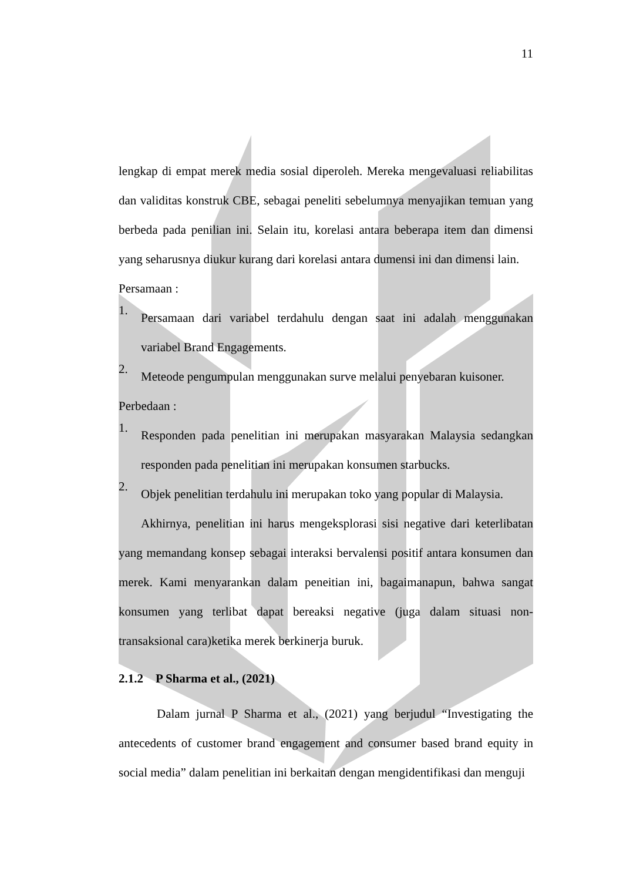11
lengkap di empat merek media sosial diperoleh. Mereka mengevaluasi reliabilitas dan validitas konstruk CBE, sebagai peneliti sebelumnya menyajikan temuan yang berbeda pada penilian ini. Selain itu, korelasi antara beberapa item dan dimensi yang seharusnya diukur kurang dari korelasi antara dumensi ini dan dimensi lain.
Persamaan :
1.
Persamaan dari variabel terdahulu dengan saat ini adalah menggunakan variabel Brand Engagements.
2.
Meteode pengumpulan menggunakan surve melalui penyebaran kuisoner.
Perbedaan :
1.
Responden pada penelitian ini merupakan masyarakan Malaysia sedangkan responden pada penelitian ini merupakan konsumen starbucks.
2.
Objek penelitian terdahulu ini merupakan toko yang popular di Malaysia.
Akhirnya, penelitian ini harus mengeksplorasi sisi negative dari keterlibatan yang memandang konsep sebagai interaksi bervalensi positif antara konsumen dan merek. Kami menyarankan dalam peneitian ini, bagaimanapun, bahwa sangat konsumen yang terlibat dapat bereaksi negative (juga dalam situasi non-transaksional cara)ketika merek berkinerja buruk.
2.1.2 P Sharma et al., (2021)
Dalam jurnal P Sharma et al., (2021) yang berjudul “Investigating the antecedents of customer brand engagement and consumer based brand equity in social media” dalam penelitian ini berkaitan dengan mengidentifikasi dan menguji